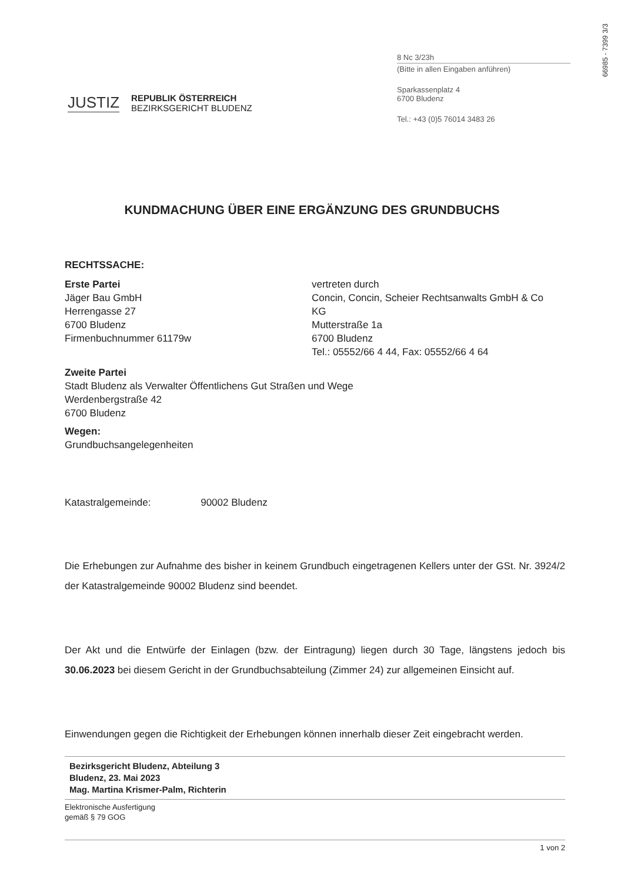66985 - 7399 3/3
JUSTIZ
REPUBLIK ÖSTERREICH
BEZIRKSGERICHT BLUDENZ
8 Nc 3/23h
(Bitte in allen Eingaben anführen)
Sparkassenplatz 4
6700 Bludenz
Tel.: +43 (0)5 76014 3483 26
KUNDMACHUNG ÜBER EINE ERGÄNZUNG DES GRUNDBUCHS
RECHTSSACHE:
Erste Partei
Jäger Bau GmbH
Herrengasse 27
6700 Bludenz
Firmenbuchnummer 61179w
vertreten durch
Concin, Concin, Scheier Rechtsanwalts GmbH & Co KG
Mutterstraße 1a
6700 Bludenz
Tel.: 05552/66 4 44, Fax: 05552/66 4 64
Zweite Partei
Stadt Bludenz als Verwalter Öffentlichens Gut Straßen und Wege
Werdenbergstraße 42
6700 Bludenz
Wegen:
Grundbuchsangelegenheiten
Katastralgemeinde: 90002 Bludenz
Die Erhebungen zur Aufnahme des bisher in keinem Grundbuch eingetragenen Kellers unter der GSt. Nr. 3924/2 der Katastralgemeinde 90002 Bludenz sind beendet.
Der Akt und die Entwürfe der Einlagen (bzw. der Eintragung) liegen durch 30 Tage, längstens jedoch bis 30.06.2023 bei diesem Gericht in der Grundbuchsabteilung (Zimmer 24) zur allgemeinen Einsicht auf.
Einwendungen gegen die Richtigkeit der Erhebungen können innerhalb dieser Zeit eingebracht werden.
Bezirksgericht Bludenz, Abteilung 3
Bludenz, 23. Mai 2023
Mag. Martina Krismer-Palm, Richterin
Elektronische Ausfertigung
gemäß § 79 GOG
1 von 2